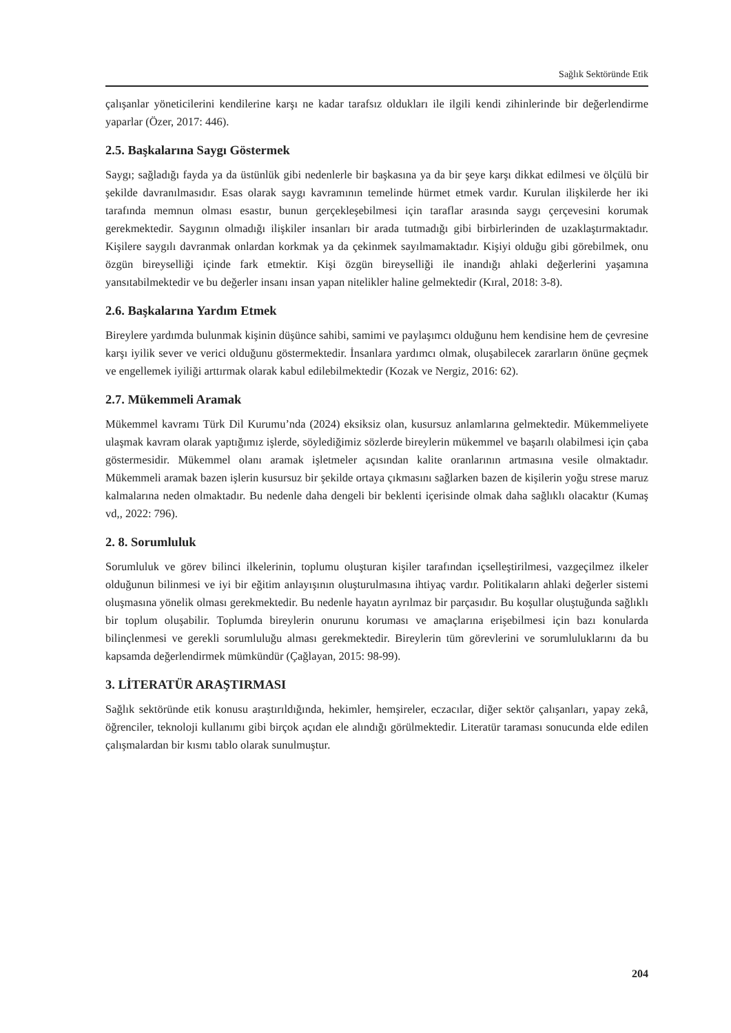Sağlık Sektöründe Etik
çalışanlar yöneticilerini kendilerine karşı ne kadar tarafsız oldukları ile ilgili kendi zihinlerinde bir değerlendirme yaparlar (Özer, 2017: 446).
2.5. Başkalarına Saygı Göstermek
Saygı; sağladığı fayda ya da üstünlük gibi nedenlerle bir başkasına ya da bir şeye karşı dikkat edilmesi ve ölçülü bir şekilde davranılmasıdır. Esas olarak saygı kavramının temelinde hürmet etmek vardır. Kurulan ilişkilerde her iki tarafında memnun olması esastır, bunun gerçekleşebilmesi için taraflar arasında saygı çerçevesini korumak gerekmektedir. Saygının olmadığı ilişkiler insanları bir arada tutmadığı gibi birbirlerinden de uzaklaştırmaktadır. Kişilere saygılı davranmak onlardan korkmak ya da çekinmek sayılmamaktadır. Kişiyi olduğu gibi görebilmek, onu özgün bireyselliği içinde fark etmektir. Kişi özgün bireyselliği ile inandığı ahlaki değerlerini yaşamına yansıtabilmektedir ve bu değerler insanı insan yapan nitelikler haline gelmektedir (Kıral, 2018: 3-8).
2.6. Başkalarına Yardım Etmek
Bireylere yardımda bulunmak kişinin düşünce sahibi, samimi ve paylaşımcı olduğunu hem kendisine hem de çevresine karşı iyilik sever ve verici olduğunu göstermektedir. İnsanlara yardımcı olmak, oluşabilecek zararların önüne geçmek ve engellemek iyiliği arttırmak olarak kabul edilebilmektedir (Kozak ve Nergiz, 2016: 62).
2.7. Mükemmeli Aramak
Mükemmel kavramı Türk Dil Kurumu’nda (2024) eksiksiz olan, kusursuz anlamlarına gelmektedir. Mükemmeliyete ulaşmak kavram olarak yaptığımız işlerde, söylediğimiz sözlerde bireylerin mükemmel ve başarılı olabilmesi için çaba göstermesidir. Mükemmel olanı aramak işletmeler açısından kalite oranlarının artmasına vesile olmaktadır. Mükemmeli aramak bazen işlerin kusursuz bir şekilde ortaya çıkmasını sağlarken bazen de kişilerin yoğu strese maruz kalmalarına neden olmaktadır. Bu nedenle daha dengeli bir beklenti içerisinde olmak daha sağlıklı olacaktır (Kumaş vd,, 2022: 796).
2. 8. Sorumluluk
Sorumluluk ve görev bilinci ilkelerinin, toplumu oluşturan kişiler tarafından içselleştirilmesi, vazgeçilmez ilkeler olduğunun bilinmesi ve iyi bir eğitim anlayışının oluşturulmasına ihtiyaç vardır. Politikaların ahlaki değerler sistemi oluşmasına yönelik olması gerekmektedir. Bu nedenle hayatın ayrılmaz bir parçasıdır. Bu koşullar oluştuğunda sağlıklı bir toplum oluşabilir. Toplumda bireylerin onurunu koruması ve amaçlarına erişebilmesi için bazı konularda bilinçlenmesi ve gerekli sorumluluğu alması gerekmektedir. Bireylerin tüm görevlerini ve sorumluluklarını da bu kapsamda değerlendirmek mümkündür (Çağlayan, 2015: 98-99).
3. LİTERATÜR ARAŞTIRMASI
Sağlık sektöründe etik konusu araştırıldığında, hekimler, hemşireler, eczacılar, diğer sektör çalışanları, yapay zekâ, öğrenciler, teknoloji kullanımı gibi birçok açıdan ele alındığı görülmektedir. Literatür taraması sonucunda elde edilen çalışmalardan bir kısmı tablo olarak sunulmuştur.
204